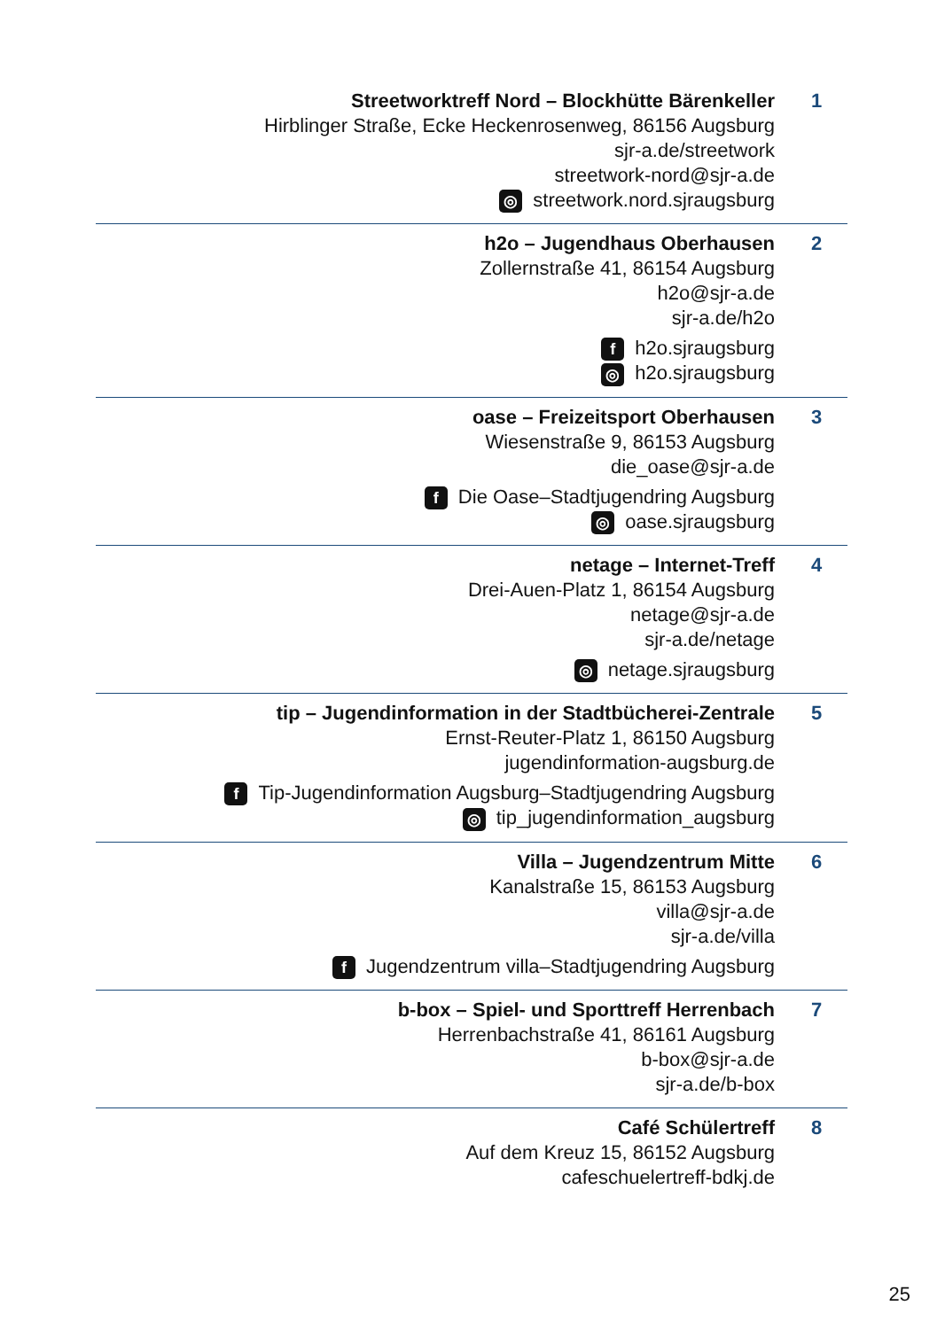Streetworktreff Nord – Blockhütte Bärenkeller
Hirblinger Straße, Ecke Heckenrosenweg, 86156 Augsburg
sjr-a.de/streetwork
streetwork-nord@sjr-a.de
◎ streetwork.nord.sjraugsburg
1
h2o – Jugendhaus Oberhausen
Zollernstraße 41, 86154 Augsburg
h2o@sjr-a.de
sjr-a.de/h2o
fh2o.sjraugsburg
◎ h2o.sjraugsburg
2
oase – Freizeitsport Oberhausen
Wiesenstraße 9, 86153 Augsburg
die_oase@sjr-a.de
f Die Oase–Stadtjugendring Augsburg
◎ oase.sjraugsburg
3
netage – Internet-Treff
Drei-Auen-Platz 1, 86154 Augsburg
netage@sjr-a.de
sjr-a.de/netage
◎ netage.sjraugsburg
4
tip – Jugendinformation in der Stadtbücherei-Zentrale
Ernst-Reuter-Platz 1, 86150 Augsburg
jugendinformation-augsburg.de
f Tip-Jugendinformation Augsburg–Stadtjugendring Augsburg
◎ tip_jugendinformation_augsburg
5
Villa – Jugendzentrum Mitte
Kanalstraße 15, 86153 Augsburg
villa@sjr-a.de
sjr-a.de/villa
f Jugendzentrum villa–Stadtjugendring Augsburg
6
b-box – Spiel- und Sporttreff Herrenbach
Herrenbachstraße 41, 86161 Augsburg
b-box@sjr-a.de
sjr-a.de/b-box
7
Café Schülertreff
Auf dem Kreuz 15, 86152 Augsburg
cafeschuelertreff-bdkj.de
8
25